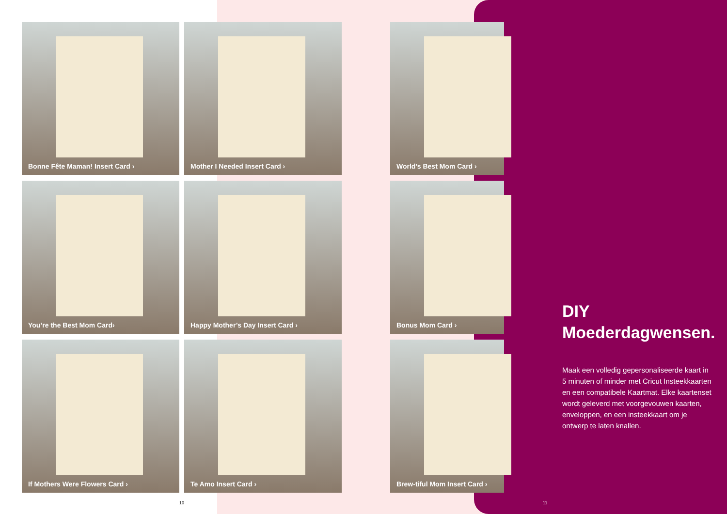Bonne Fête Maman! Insert Card ›
Mother I Needed Insert Card ›
World’s Best Mom Card ›
You’re the Best Mom Card›
Happy Mother’s Day Insert Card ›
Bonus Mom Card ›
If Mothers Were Flowers Card ›
Te Amo Insert Card ›
Brew-tiful Mom Insert Card ›
DIY
Moederdagwensen.
Maak een volledig gepersonaliseerde kaart in 5 minuten of minder met Cricut Insteekkaarten en een compatibele Kaartmat. Elke kaartenset wordt geleverd met voorgevouwen kaarten, enveloppen, en een insteekkaart om je ontwerp te laten knallen.
10 11